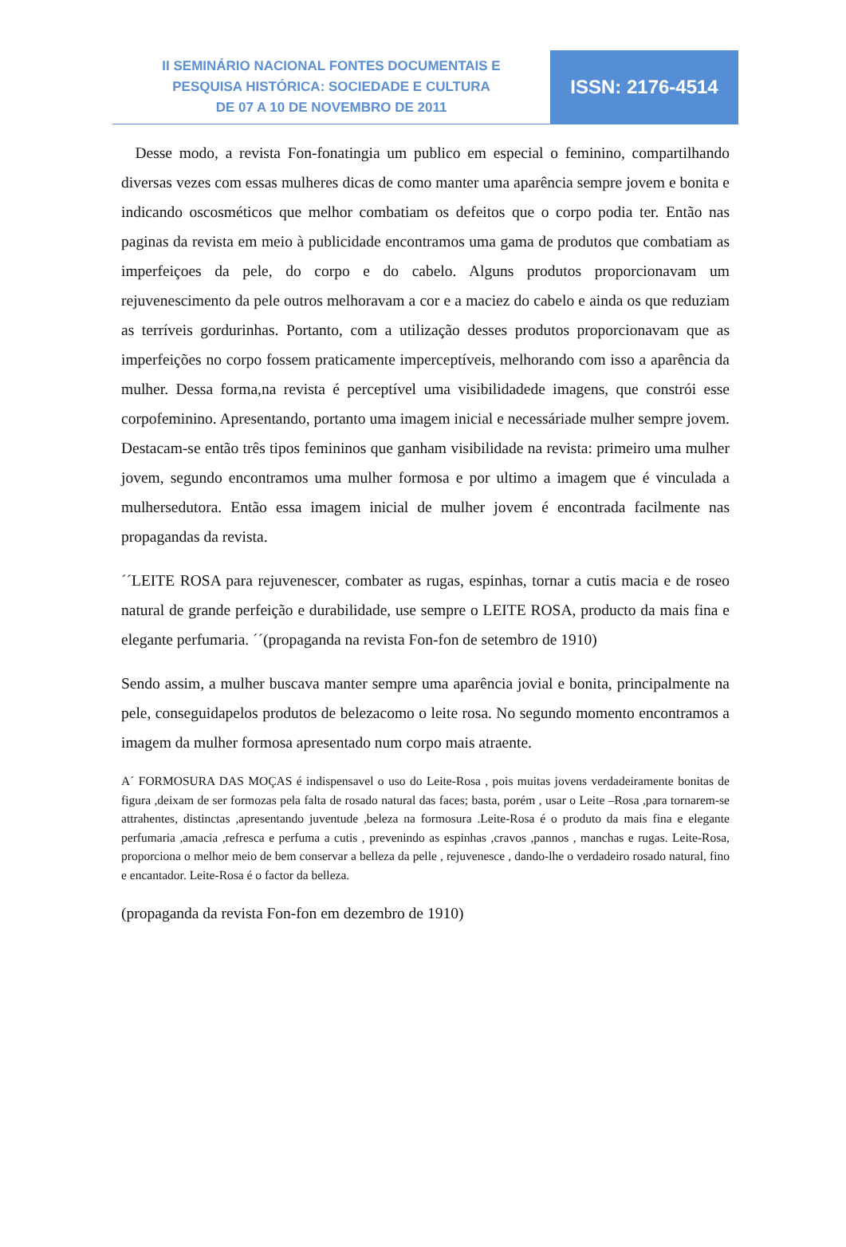II SEMINÁRIO NACIONAL FONTES DOCUMENTAIS E
PESQUISA HISTÓRICA: SOCIEDADE E CULTURA
DE 07 A 10 DE NOVEMBRO DE 2011
ISSN: 2176-4514
Desse modo, a revista Fon-fonatingia um publico em especial o feminino, compartilhando diversas vezes com essas mulheres dicas de como manter uma aparência sempre jovem e bonita e indicando oscosméticos que melhor combatiam os defeitos que o corpo podia ter. Então nas paginas da revista em meio à publicidade encontramos uma gama de produtos que combatiam as imperfeiçoes da pele, do corpo e do cabelo. Alguns produtos proporcionavam um rejuvenescimento da pele outros melhoravam a cor e a maciez do cabelo e ainda os que reduziam as terríveis gordurinhas. Portanto, com a utilização desses produtos proporcionavam que as imperfeições no corpo fossem praticamente imperceptíveis, melhorando com isso a aparência da mulher. Dessa forma,na revista é perceptível uma visibilidadede imagens, que constrói esse corpofeminino. Apresentando, portanto uma imagem inicial e necessáriade mulher sempre jovem. Destacam-se então três tipos femininos que ganham visibilidade na revista: primeiro uma mulher jovem, segundo encontramos uma mulher formosa e por ultimo a imagem que é vinculada a mulhersedutora. Então essa imagem inicial de mulher jovem é encontrada facilmente nas propagandas da revista.
´´LEITE ROSA para rejuvenescer, combater as rugas, espinhas, tornar a cutis macia e de roseo natural de grande perfeição e durabilidade, use sempre o LEITE ROSA, producto da mais fina e elegante perfumaria. ´´(propaganda na revista Fon-fon de setembro de 1910)
Sendo assim, a mulher buscava manter sempre uma aparência jovial e bonita, principalmente na pele, conseguidapelos produtos de belezacomo o leite rosa. No segundo momento encontramos a imagem da mulher formosa apresentado num corpo mais atraente.
A´ FORMOSURA DAS MOÇAS é indispensavel o uso do Leite-Rosa , pois muitas jovens verdadeiramente bonitas de figura ,deixam de ser formozas pela falta de rosado natural das faces; basta, porém , usar o Leite –Rosa ,para tornarem-se attrahentes, distinctas ,apresentando juventude ,beleza na formosura .Leite-Rosa é o produto da mais fina e elegante perfumaria ,amacia ,refresca e perfuma a cutis , prevenindo as espinhas ,cravos ,pannos , manchas e rugas. Leite-Rosa, proporciona o melhor meio de bem conservar a belleza da pelle , rejuvenesce , dando-lhe o verdadeiro rosado natural, fino e encantador. Leite-Rosa é o factor da belleza.
(propaganda da revista Fon-fon em dezembro de 1910)